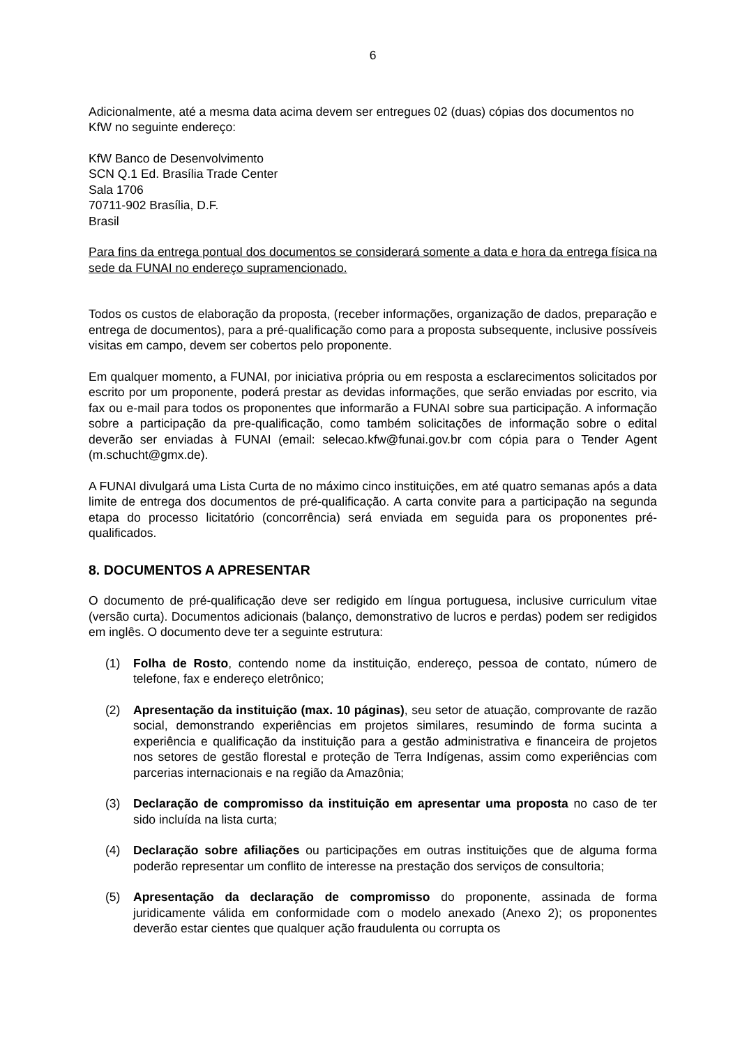6
Adicionalmente, até a mesma data acima devem ser entregues 02 (duas) cópias dos documentos no KfW no seguinte endereço:
KfW Banco de Desenvolvimento
SCN Q.1 Ed. Brasília Trade Center
Sala 1706
70711-902 Brasília, D.F.
Brasil
Para fins da entrega pontual dos documentos se considerará somente a data e hora da entrega física na sede da FUNAI no endereço supramencionado.
Todos os custos de elaboração da proposta, (receber informações, organização de dados, preparação e entrega de documentos), para a pré-qualificação como para a proposta subsequente, inclusive possíveis visitas em campo, devem ser cobertos pelo proponente.
Em qualquer momento, a FUNAI, por iniciativa própria ou em resposta a esclarecimentos solicitados por escrito por um proponente, poderá prestar as devidas informações, que serão enviadas por escrito, via fax ou e-mail para todos os proponentes que informarão a FUNAI sobre sua participação. A informação sobre a participação da pre-qualificação, como também solicitações de informação sobre o edital deverão ser enviadas à FUNAI (email: selecao.kfw@funai.gov.br com cópia para o Tender Agent (m.schucht@gmx.de).
A FUNAI divulgará uma Lista Curta de no máximo cinco instituições, em até quatro semanas após a data limite de entrega dos documentos de pré-qualificação. A carta convite para a participação na segunda etapa do processo licitatório (concorrência) será enviada em seguida para os proponentes pré-qualificados.
8. DOCUMENTOS A APRESENTAR
O documento de pré-qualificação deve ser redigido em língua portuguesa, inclusive curriculum vitae (versão curta). Documentos adicionais (balanço, demonstrativo de lucros e perdas) podem ser redigidos em inglês. O documento deve ter a seguinte estrutura:
(1) Folha de Rosto, contendo nome da instituição, endereço, pessoa de contato, número de telefone, fax e endereço eletrônico;
(2) Apresentação da instituição (max. 10 páginas), seu setor de atuação, comprovante de razão social, demonstrando experiências em projetos similares, resumindo de forma sucinta a experiência e qualificação da instituição para a gestão administrativa e financeira de projetos nos setores de gestão florestal e proteção de Terra Indígenas, assim como experiências com parcerias internacionais e na região da Amazônia;
(3) Declaração de compromisso da instituição em apresentar uma proposta no caso de ter sido incluída na lista curta;
(4) Declaração sobre afiliações ou participações em outras instituições que de alguma forma poderão representar um conflito de interesse na prestação dos serviços de consultoria;
(5) Apresentação da declaração de compromisso do proponente, assinada de forma juridicamente válida em conformidade com o modelo anexado (Anexo 2); os proponentes deverão estar cientes que qualquer ação fraudulenta ou corrupta os